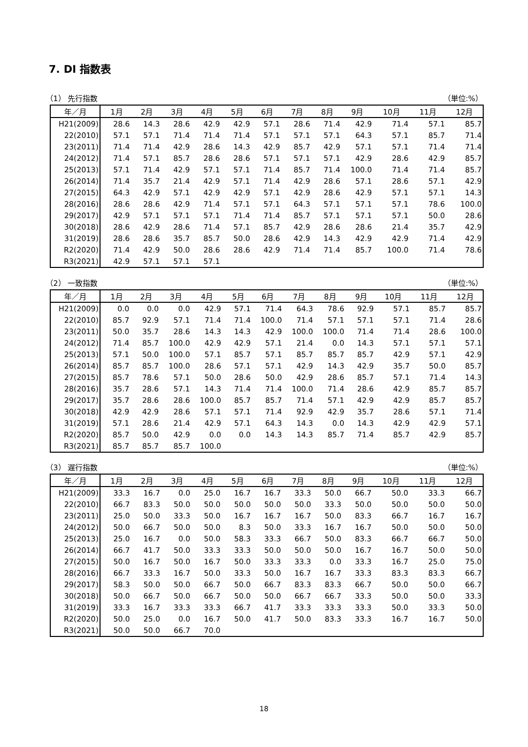7. DI 指数表
（1） 先行指数 （単位:%）
| 年／月 | 1月 | 2月 | 3月 | 4月 | 5月 | 6月 | 7月 | 8月 | 9月 | 10月 | 11月 | 12月 |
| --- | --- | --- | --- | --- | --- | --- | --- | --- | --- | --- | --- | --- |
| H21(2009) | 28.6 | 14.3 | 28.6 | 42.9 | 42.9 | 57.1 | 28.6 | 71.4 | 42.9 | 71.4 | 57.1 | 85.7 |
| 22(2010) | 57.1 | 57.1 | 71.4 | 71.4 | 71.4 | 57.1 | 57.1 | 57.1 | 64.3 | 57.1 | 85.7 | 71.4 |
| 23(2011) | 71.4 | 71.4 | 42.9 | 28.6 | 14.3 | 42.9 | 85.7 | 42.9 | 57.1 | 57.1 | 71.4 | 71.4 |
| 24(2012) | 71.4 | 57.1 | 85.7 | 28.6 | 28.6 | 57.1 | 57.1 | 57.1 | 42.9 | 28.6 | 42.9 | 85.7 |
| 25(2013) | 57.1 | 71.4 | 42.9 | 57.1 | 57.1 | 71.4 | 85.7 | 71.4 | 100.0 | 71.4 | 71.4 | 85.7 |
| 26(2014) | 71.4 | 35.7 | 21.4 | 42.9 | 57.1 | 71.4 | 42.9 | 28.6 | 57.1 | 28.6 | 57.1 | 42.9 |
| 27(2015) | 64.3 | 42.9 | 57.1 | 42.9 | 42.9 | 57.1 | 42.9 | 28.6 | 42.9 | 57.1 | 57.1 | 14.3 |
| 28(2016) | 28.6 | 28.6 | 42.9 | 71.4 | 57.1 | 57.1 | 64.3 | 57.1 | 57.1 | 57.1 | 78.6 | 100.0 |
| 29(2017) | 42.9 | 57.1 | 57.1 | 57.1 | 71.4 | 71.4 | 85.7 | 57.1 | 57.1 | 57.1 | 50.0 | 28.6 |
| 30(2018) | 28.6 | 42.9 | 28.6 | 71.4 | 57.1 | 85.7 | 42.9 | 28.6 | 28.6 | 21.4 | 35.7 | 42.9 |
| 31(2019) | 28.6 | 28.6 | 35.7 | 85.7 | 50.0 | 28.6 | 42.9 | 14.3 | 42.9 | 42.9 | 71.4 | 42.9 |
| R2(2020) | 71.4 | 42.9 | 50.0 | 28.6 | 28.6 | 42.9 | 71.4 | 71.4 | 85.7 | 100.0 | 71.4 | 78.6 |
| R3(2021) | 42.9 | 57.1 | 57.1 | 57.1 | | | | | | | | |
（2） 一致指数 （単位:%）
| 年／月 | 1月 | 2月 | 3月 | 4月 | 5月 | 6月 | 7月 | 8月 | 9月 | 10月 | 11月 | 12月 |
| --- | --- | --- | --- | --- | --- | --- | --- | --- | --- | --- | --- | --- |
| H21(2009) | 0.0 | 0.0 | 0.0 | 42.9 | 57.1 | 71.4 | 64.3 | 78.6 | 92.9 | 57.1 | 85.7 | 85.7 |
| 22(2010) | 85.7 | 92.9 | 57.1 | 71.4 | 71.4 | 100.0 | 71.4 | 57.1 | 57.1 | 57.1 | 71.4 | 28.6 |
| 23(2011) | 50.0 | 35.7 | 28.6 | 14.3 | 14.3 | 42.9 | 100.0 | 100.0 | 71.4 | 71.4 | 28.6 | 100.0 |
| 24(2012) | 71.4 | 85.7 | 100.0 | 42.9 | 42.9 | 57.1 | 21.4 | 0.0 | 14.3 | 57.1 | 57.1 | 57.1 |
| 25(2013) | 57.1 | 50.0 | 100.0 | 57.1 | 85.7 | 57.1 | 85.7 | 85.7 | 85.7 | 42.9 | 57.1 | 42.9 |
| 26(2014) | 85.7 | 85.7 | 100.0 | 28.6 | 57.1 | 57.1 | 42.9 | 14.3 | 42.9 | 35.7 | 50.0 | 85.7 |
| 27(2015) | 85.7 | 78.6 | 57.1 | 50.0 | 28.6 | 50.0 | 42.9 | 28.6 | 85.7 | 57.1 | 71.4 | 14.3 |
| 28(2016) | 35.7 | 28.6 | 57.1 | 14.3 | 71.4 | 71.4 | 100.0 | 71.4 | 28.6 | 42.9 | 85.7 | 85.7 |
| 29(2017) | 35.7 | 28.6 | 28.6 | 100.0 | 85.7 | 85.7 | 71.4 | 57.1 | 42.9 | 42.9 | 85.7 | 85.7 |
| 30(2018) | 42.9 | 42.9 | 28.6 | 57.1 | 57.1 | 71.4 | 92.9 | 42.9 | 35.7 | 28.6 | 57.1 | 71.4 |
| 31(2019) | 57.1 | 28.6 | 21.4 | 42.9 | 57.1 | 64.3 | 14.3 | 0.0 | 14.3 | 42.9 | 42.9 | 57.1 |
| R2(2020) | 85.7 | 50.0 | 42.9 | 0.0 | 0.0 | 14.3 | 14.3 | 85.7 | 71.4 | 85.7 | 42.9 | 85.7 |
| R3(2021) | 85.7 | 85.7 | 85.7 | 100.0 | | | | | | | | |
（3） 遅行指数 （単位:%）
| 年／月 | 1月 | 2月 | 3月 | 4月 | 5月 | 6月 | 7月 | 8月 | 9月 | 10月 | 11月 | 12月 |
| --- | --- | --- | --- | --- | --- | --- | --- | --- | --- | --- | --- | --- |
| H21(2009) | 33.3 | 16.7 | 0.0 | 25.0 | 16.7 | 16.7 | 33.3 | 50.0 | 66.7 | 50.0 | 33.3 | 66.7 |
| 22(2010) | 66.7 | 83.3 | 50.0 | 50.0 | 50.0 | 50.0 | 50.0 | 33.3 | 50.0 | 50.0 | 50.0 | 50.0 |
| 23(2011) | 25.0 | 50.0 | 33.3 | 50.0 | 16.7 | 16.7 | 16.7 | 50.0 | 83.3 | 66.7 | 16.7 | 16.7 |
| 24(2012) | 50.0 | 66.7 | 50.0 | 50.0 | 8.3 | 50.0 | 33.3 | 16.7 | 16.7 | 50.0 | 50.0 | 50.0 |
| 25(2013) | 25.0 | 16.7 | 0.0 | 50.0 | 58.3 | 33.3 | 66.7 | 50.0 | 83.3 | 66.7 | 66.7 | 50.0 |
| 26(2014) | 66.7 | 41.7 | 50.0 | 33.3 | 33.3 | 50.0 | 50.0 | 50.0 | 16.7 | 16.7 | 50.0 | 50.0 |
| 27(2015) | 50.0 | 16.7 | 50.0 | 16.7 | 50.0 | 33.3 | 33.3 | 0.0 | 33.3 | 16.7 | 25.0 | 75.0 |
| 28(2016) | 66.7 | 33.3 | 16.7 | 50.0 | 33.3 | 50.0 | 16.7 | 16.7 | 33.3 | 83.3 | 83.3 | 66.7 |
| 29(2017) | 58.3 | 50.0 | 50.0 | 66.7 | 50.0 | 66.7 | 83.3 | 83.3 | 66.7 | 50.0 | 50.0 | 66.7 |
| 30(2018) | 50.0 | 66.7 | 50.0 | 66.7 | 50.0 | 50.0 | 66.7 | 66.7 | 33.3 | 50.0 | 50.0 | 33.3 |
| 31(2019) | 33.3 | 16.7 | 33.3 | 33.3 | 66.7 | 41.7 | 33.3 | 33.3 | 33.3 | 50.0 | 33.3 | 50.0 |
| R2(2020) | 50.0 | 25.0 | 0.0 | 16.7 | 50.0 | 41.7 | 50.0 | 83.3 | 33.3 | 16.7 | 16.7 | 50.0 |
| R3(2021) | 50.0 | 50.0 | 66.7 | 70.0 | | | | | | | | |
18